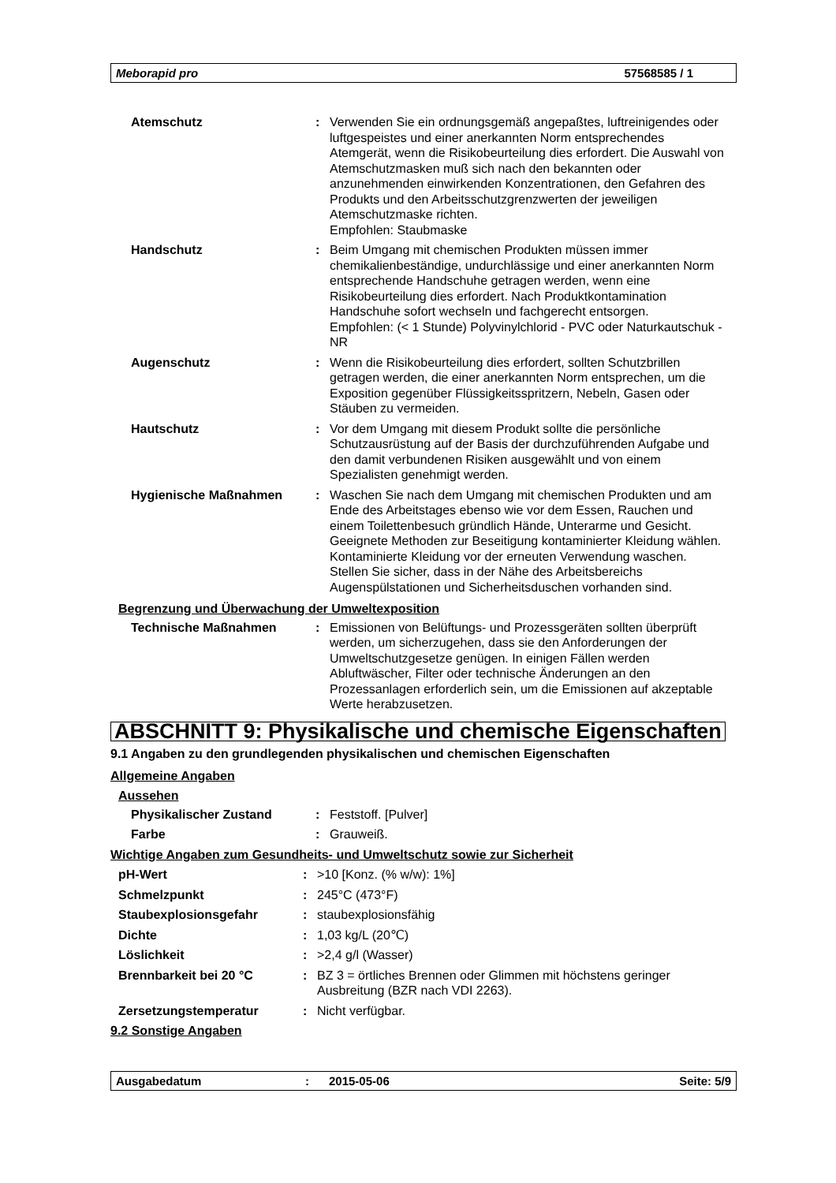Meborapid pro 57568585 / 1
| Atemschutz | : | Verwenden Sie ein ordnungsgemäß angepaßtes, luftreinigendes oder luftgespeistes und einer anerkannten Norm entsprechendes Atemgerät, wenn die Risikobeurteilung dies erfordert. Die Auswahl von Atemschutzmasken muß sich nach den bekannten oder anzunehmenden einwirkenden Konzentrationen, den Gefahren des Produkts und den Arbeitsschutzgrenzwerten der jeweiligen Atemschutzmaske richten. Empfohlen: Staubmaske |
| Handschutz | : | Beim Umgang mit chemischen Produkten müssen immer chemikalienbeständige, undurchlässige und einer anerkannten Norm entsprechende Handschuhe getragen werden, wenn eine Risikobeurteilung dies erfordert. Nach Produktkontamination Handschuhe sofort wechseln und fachgerecht entsorgen. Empfohlen: (< 1 Stunde) Polyvinylchlorid - PVC oder Naturkautschuk - NR |
| Augenschutz | : | Wenn die Risikobeurteilung dies erfordert, sollten Schutzbrillen getragen werden, die einer anerkannten Norm entsprechen, um die Exposition gegenüber Flüssigkeitsspritzern, Nebeln, Gasen oder Stäuben zu vermeiden. |
| Hautschutz | : | Vor dem Umgang mit diesem Produkt sollte die persönliche Schutzausrüstung auf der Basis der durchzuführenden Aufgabe und den damit verbundenen Risiken ausgewählt und von einem Spezialisten genehmigt werden. |
| Hygienische Maßnahmen | : | Waschen Sie nach dem Umgang mit chemischen Produkten und am Ende des Arbeitstages ebenso wie vor dem Essen, Rauchen und einem Toilettenbesuch gründlich Hände, Unterarme und Gesicht. Geeignete Methoden zur Beseitigung kontaminierter Kleidung wählen. Kontaminierte Kleidung vor der erneuten Verwendung waschen. Stellen Sie sicher, dass in der Nähe des Arbeitsbereichs Augenspülstationen und Sicherheitsduschen vorhanden sind. |
Begrenzung und Überwachung der Umweltexposition
| Technische Maßnahmen | : | Emissionen von Belüftungs- und Prozessgeräten sollten überprüft werden, um sicherzugehen, dass sie den Anforderungen der Umweltschutzgesetze genügen. In einigen Fällen werden Abluftwäscher, Filter oder technische Änderungen an den Prozessanlagen erforderlich sein, um die Emissionen auf akzeptable Werte herabzusetzen. |
ABSCHNITT 9: Physikalische und chemische Eigenschaften
9.1 Angaben zu den grundlegenden physikalischen und chemischen Eigenschaften
Allgemeine Angaben
Aussehen
| Physikalischer Zustand | : | Feststoff. [Pulver] |
| Farbe | : | Grauweiß. |
Wichtige Angaben zum Gesundheits- und Umweltschutz sowie zur Sicherheit
| pH-Wert | : | >10 [Konz. (% w/w): 1%] |
| Schmelzpunkt | : | 245°C (473°F) |
| Staubexplosionsgefahr | : | staubexplosionsfähig |
| Dichte | : | 1,03 kg/L (20℃) |
| Löslichkeit | : | >2,4 g/l (Wasser) |
| Brennbarkeit bei 20 °C | : | BZ 3 = örtliches Brennen oder Glimmen mit höchstens geringer Ausbreitung (BZR nach VDI 2263). |
| Zersetzungstemperatur | : | Nicht verfügbar. |
9.2 Sonstige Angaben
Ausgabedatum: 2015-05-06 Seite: 5/9